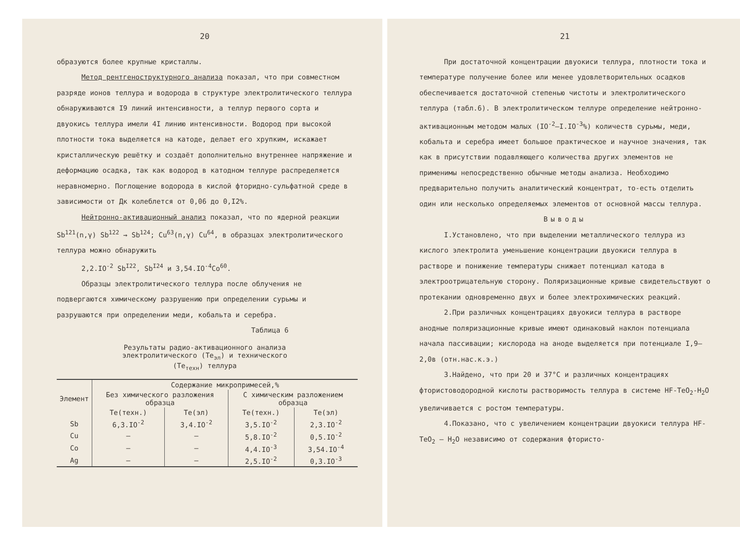20
образуются более крупные кристаллы.
Метод рентгеноструктурного анализа показал, что при совместном разряде ионов теллура и водорода в структуре электролитического теллура обнаруживаются I9 линий интенсивности, а теллур первого сорта и двуокись теллура имели 4I линию интенсивности. Водород при высокой плотности тока выделяется на катоде, делает его хрупким, искажает кристаллическую решётку и создаёт дополнительно внутреннее напряжение и деформацию осадка, так как водород в катодном теллуре распределяется неравномерно. Поглощение водорода в кислой фторидно-сульфатной среде в зависимости от Дк колеблется от 0,06 до 0,I2%.
Нейтронно-активационный анализ показал, что по ядерной реакции Sb<sup>121</sup>(n,γ) Sb<sup>122</sup> → Sb<sup>124</sup>; Cu<sup>63</sup>(n,γ) Cu<sup>64</sup>, в образцах электролитического теллура можно обнаружить
2,2.IO<sup>-2</sup> Sb<sup>I22</sup>, Sb<sup>I24</sup> и 3,54.IO<sup>-4</sup>Co<sup>60</sup>.
Образцы электролитического теллура после облучения не подвергаются химическому разрушению при определении сурьмы и разрушаются при определении меди, кобальта и серебра.
Таблица 6
Результаты радио-активационного анализа
электролитического (Te<sub>эл</sub>) и технического
(Te<sub>техн</sub>) теллура
| Элемент | Содержание микропримесей,% | | | |
| --- | --- | --- | --- | --- |
| | Без химического разложения образца | | С химическим разложением образца | |
| | Te(техн.) | Te(эл) | Te(техн.) | Te(эл) |
| Sb | 6,3.IO<sup>-2</sup> | 3,4.IO<sup>-2</sup> | 3,5.IO<sup>-2</sup> | 2,3.IO<sup>-2</sup> |
| Cu | – | – | 5,8.IO<sup>-2</sup> | 0,5.IO<sup>-2</sup> |
| Co | – | – | 4,4.IO<sup>-3</sup> | 3,54.IO<sup>-4</sup> |
| Ag | – | – | 2,5.IO<sup>-2</sup> | 0,3.IO<sup>-3</sup> |
21
При достаточной концентрации двуокиси теллура, плотности тока и температуре получение более или менее удовлетворительных осадков обеспечивается достаточной степенью чистоты и электролитического теллура (табл.6). В электролитическом теллуре определение нейтронно-активационным методом малых (IO<sup>-2</sup>–I.IO<sup>-3</sup>%) количеств сурьмы, меди, кобальта и серебра имеет большое практическое и научное значения, так как в присутствии подавляющего количества других элементов не применимы непосредственно обычные методы анализа. Необходимо предварительно получить аналитический концентрат, то-есть отделить один или несколько определяемых элементов от основной массы теллура.
Выводы
I.Установлено, что при выделении металлического теллура из кислого электролита уменьшение концентрации двуокиси теллура в растворе и понижение температуры снижает потенциал катода в электроотрицательную сторону. Поляризационные кривые свидетельствуют о протекании одновременно двух и более электрохимических реакций.
2.При различных концентрациях двуокиси теллура в растворе анодные поляризационные кривые имеют одинаковый наклон потенциала начала пассивации; кислорода на аноде выделяется при потенциале I,9–2,0в (отн.нас.к.э.)
3.Найдено, что при 20 и 37°C и различных концентрациях фтористоводородной кислоты растворимость теллура в системе HF-TeO<sub>2</sub>-H<sub>2</sub>O увеличивается с ростом температуры.
4.Показано, что с увеличением концентрации двуокиси теллура HF-TeO<sub>2</sub> – H<sub>2</sub>O независимо от содержания фтористо-